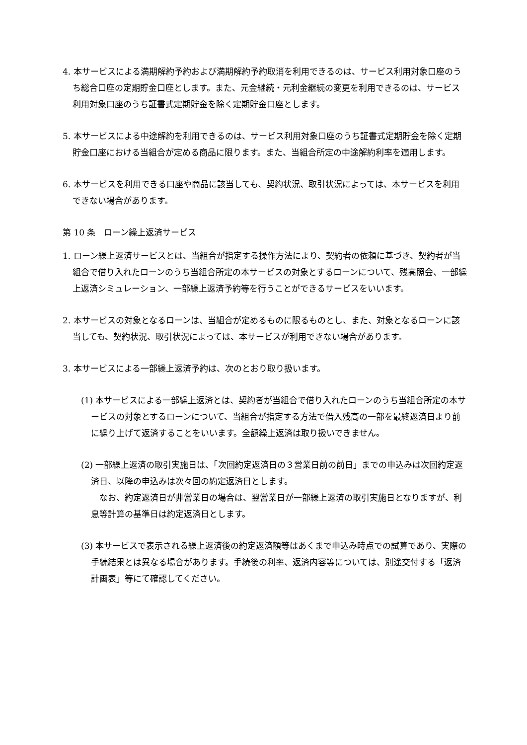4. 本サービスによる満期解約予約および満期解約予約取消を利用できるのは、サービス利用対象口座のうち総合口座の定期貯金口座とします。また、元金継続・元利金継続の変更を利用できるのは、サービス利用対象口座のうち証書式定期貯金を除く定期貯金口座とします。
5. 本サービスによる中途解約を利用できるのは、サービス利用対象口座のうち証書式定期貯金を除く定期貯金口座における当組合が定める商品に限ります。また、当組合所定の中途解約利率を適用します。
6. 本サービスを利用できる口座や商品に該当しても、契約状況、取引状況によっては、本サービスを利用できない場合があります。
第 10 条　ローン繰上返済サービス
1. ローン繰上返済サービスとは、当組合が指定する操作方法により、契約者の依頼に基づき、契約者が当組合で借り入れたローンのうち当組合所定の本サービスの対象とするローンについて、残高照会、一部繰上返済シミュレーション、一部繰上返済予約等を行うことができるサービスをいいます。
2. 本サービスの対象となるローンは、当組合が定めるものに限るものとし、また、対象となるローンに該当しても、契約状況、取引状況によっては、本サービスが利用できない場合があります。
3. 本サービスによる一部繰上返済予約は、次のとおり取り扱います。
(1) 本サービスによる一部繰上返済とは、契約者が当組合で借り入れたローンのうち当組合所定の本サービスの対象とするローンについて、当組合が指定する方法で借入残高の一部を最終返済日より前に繰り上げて返済することをいいます。全額繰上返済は取り扱いできません。
(2) 一部繰上返済の取引実施日は、「次回約定返済日の３営業日前の前日」までの申込みは次回約定返済日、以降の申込みは次々回の約定返済日とします。
　なお、約定返済日が非営業日の場合は、翌営業日が一部繰上返済の取引実施日となりますが、利息等計算の基準日は約定返済日とします。
(3) 本サービスで表示される繰上返済後の約定返済額等はあくまで申込み時点での試算であり、実際の手続結果とは異なる場合があります。手続後の利率、返済内容等については、別途交付する「返済計画表」等にて確認してください。